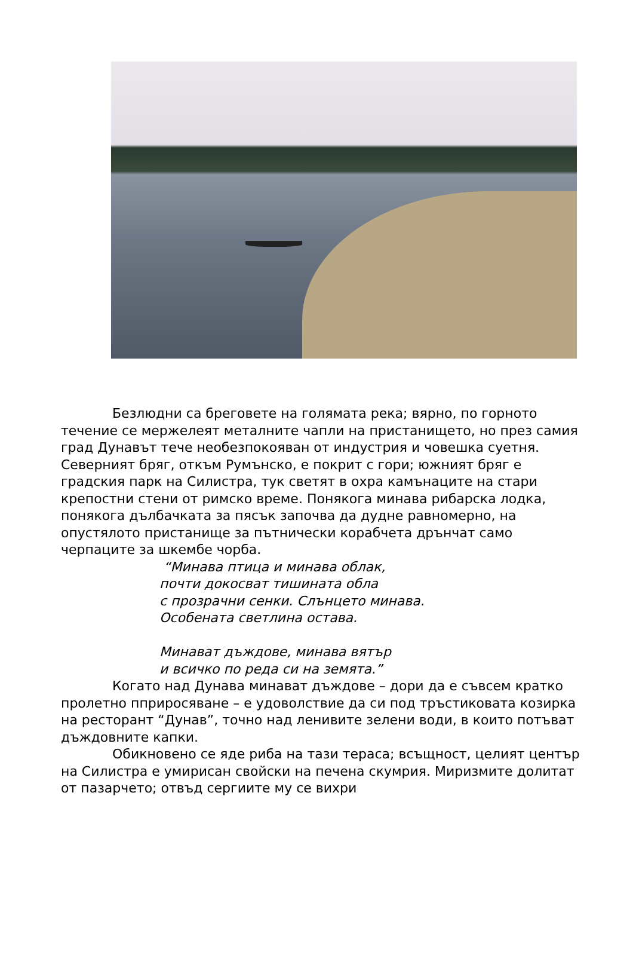Безлюдни са бреговете на голямата река; вярно, по горното течение се мержелеят металните чапли на пристанището, но през самия град Дунавът тече необезпокояван от индустрия и човешка суетня. Северният бряг, откъм Румънско, е покрит с гори; южният бряг е градския парк на Силистра, тук светят в охра камънаците на стари крепостни стени от римско време. Понякога минава рибарска лодка, понякога дълбачката за пясък започва да дудне равномерно, на опустялото пристанище за пътнически корабчета дрънчат само черпаците за шкембе чорба.
“Минава птица и минава облак,
почти докосват тишината обла
с прозрачни сенки. Слънцето минава.
Особената светлина остава.
Минават дъждове, минава вятър
и всичко по реда си на земята.”
Когато над Дунава минават дъждове – дори да е съвсем кратко пролетно пприросяване – е удоволствие да си под тръстиковата козирка на ресторант “Дунав”, точно над ленивите зелени води, в които потъват дъждовните капки.
Обикновено се яде риба на тази тераса; всъщност, целият център на Силистра е умирисан свойски на печена скумрия. Миризмите долитат от пазарчето; отвъд сергиите му се вихри